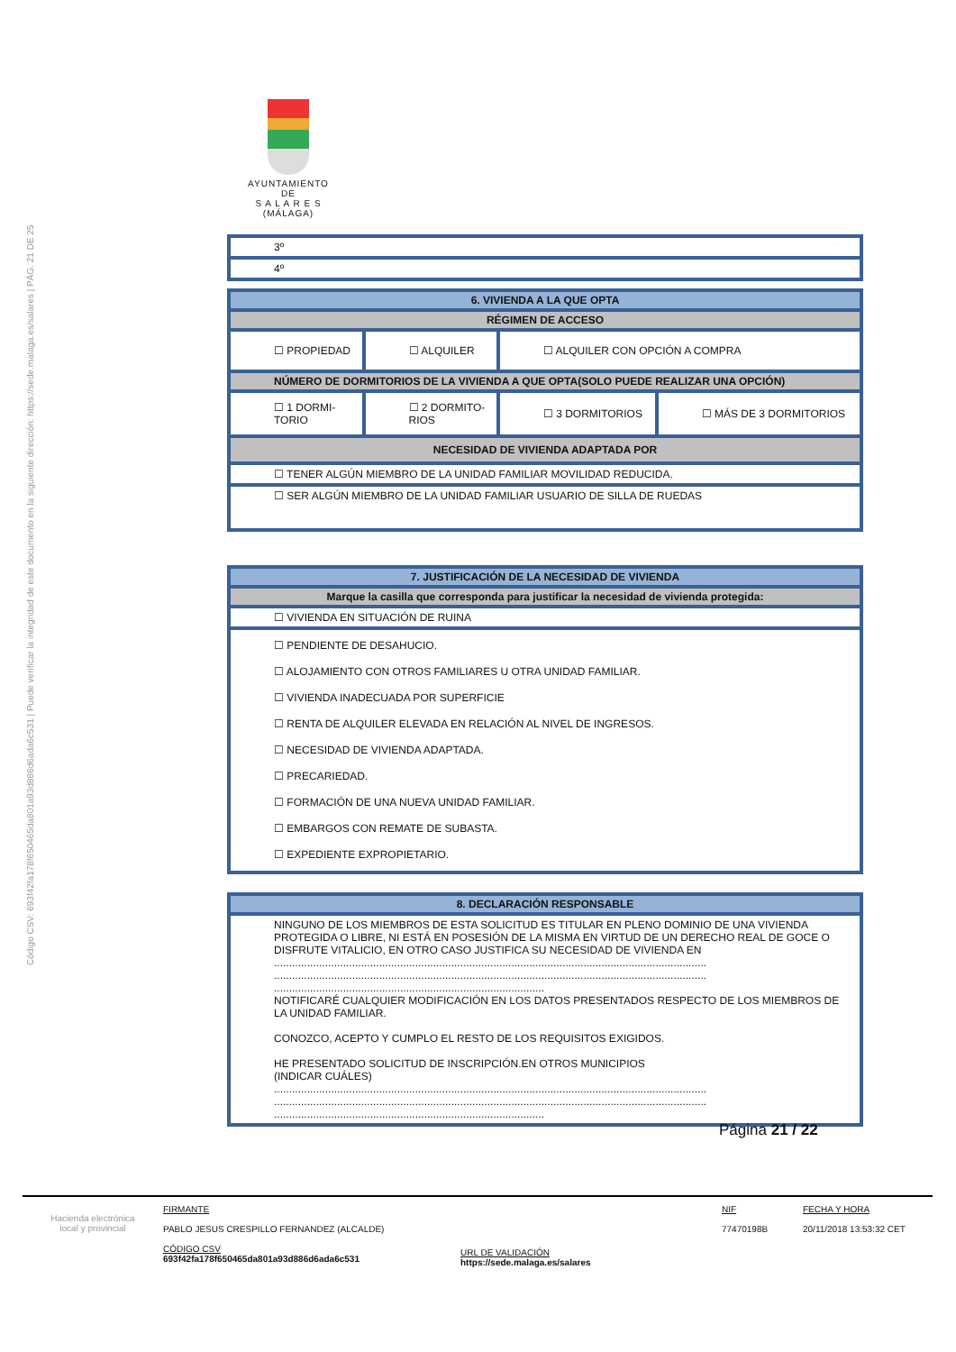Código CSV: 693f42fa178f650465da801a93d886d6ada6c531 | Puede verificar la integridad de este documento en la siguiente dirección: https://sede.malaga.es/salares | PÁG. 21 DE 25
AYUNTAMIENTO
DE
S A L A R E S
(MÁLAGA)
| 3º |
| 4º |
| 6. VIVIENDA A LA QUE OPTA | | | |
| RÉGIMEN DE ACCESO | | | |
| ☐ PROPIEDAD | ☐ ALQUILER | ☐ ALQUILER CON OPCIÓN A COMPRA | |
| NÚMERO DE DORMITORIOS DE LA VIVIENDA A QUE OPTA(SOLO PUEDE REALIZAR UNA OPCIÓN) | | | |
| ☐ 1 DORMI- TORIO | ☐ 2 DORMITO- RIOS | ☐ 3 DORMITORIOS | ☐ MÁS DE 3 DORMITORIOS |
| NECESIDAD DE VIVIENDA ADAPTADA POR | | | |
| ☐ TENER ALGÚN MIEMBRO DE LA UNIDAD FAMILIAR MOVILIDAD REDUCIDA. | | | |
| ☐ SER ALGÚN MIEMBRO DE LA UNIDAD FAMILIAR USUARIO DE SILLA DE RUEDAS | | | |
| 7. JUSTIFICACIÓN DE LA NECESIDAD DE VIVIENDA |
| Marque la casilla que corresponda para justificar la necesidad de vivienda protegida: |
| ☐ VIVIENDA EN SITUACIÓN DE RUINA |
| ☐ PENDIENTE DE DESAHUCIO. ☐ ALOJAMIENTO CON OTROS FAMILIARES U OTRA UNIDAD FAMILIAR. ☐ VIVIENDA INADECUADA POR SUPERFICIE ☐ RENTA DE ALQUILER ELEVADA EN RELACIÓN AL NIVEL DE INGRESOS. ☐ NECESIDAD DE VIVIENDA ADAPTADA. ☐ PRECARIEDAD. ☐ FORMACIÓN DE UNA NUEVA UNIDAD FAMILIAR. ☐ EMBARGOS CON REMATE DE SUBASTA. ☐ EXPEDIENTE EXPROPIETARIO. |
| 8. DECLARACIÓN RESPONSABLE |
| NINGUNO DE LOS MIEMBROS DE ESTA SOLICITUD ES TITULAR EN PLENO DOMINIO DE UNA VIVIENDA PROTEGIDA O LIBRE, NI ESTÁ EN POSESIÓN DE LA MISMA EN VIRTUD DE UN DERECHO REAL DE GOCE O DISFRUTE VITALICIO, EN OTRO CASO JUSTIFICA SU NECESIDAD DE VIVIENDA EN ................................................................................................................................................ ................................................................................................................................................ .......................................................................................... NOTIFICARÉ CUALQUIER MODIFICACIÓN EN LOS DATOS PRESENTADOS RESPECTO DE LOS MIEMBROS DE LA UNIDAD FAMILIAR. CONOZCO, ACEPTO Y CUMPLO EL RESTO DE LOS REQUISITOS EXIGIDOS. HE PRESENTADO SOLICITUD DE INSCRIPCIÓN.EN OTROS MUNICIPIOS (INDICAR CUÁLES) ................................................................................................................................................ ................................................................................................................................................ .......................................................................................... |
Página 21 / 22
Hacienda electrónica
local y provincial
FIRMANTE
PABLO JESUS CRESPILLO FERNANDEZ (ALCALDE)
CÓDIGO CSV
693f42fa178f650465da801a93d886d6ada6c531
URL DE VALIDACIÓN
https://sede.malaga.es/salares
NIF
77470198B
FECHA Y HORA
20/11/2018 13:53:32 CET